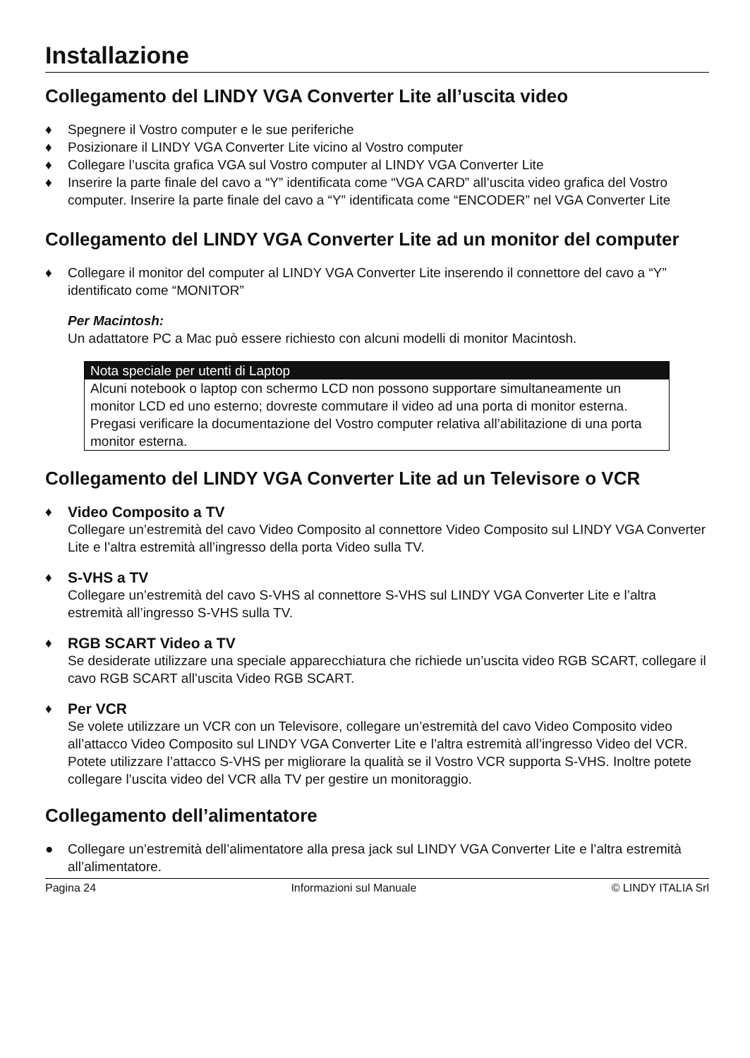Installazione
Collegamento del LINDY VGA Converter Lite all’uscita video
♦ Spegnere il Vostro computer e le sue periferiche
♦ Posizionare il LINDY VGA Converter Lite vicino al Vostro computer
♦ Collegare l’uscita grafica VGA sul Vostro computer al LINDY VGA Converter Lite
♦ Inserire la parte finale del cavo a “Y” identificata come “VGA CARD” all’uscita video grafica del Vostro computer. Inserire la parte finale del cavo a “Y” identificata come “ENCODER” nel VGA Converter Lite
Collegamento del LINDY VGA Converter Lite ad un monitor del computer
♦ Collegare il monitor del computer al LINDY VGA Converter Lite inserendo il connettore del cavo a “Y” identificato come “MONITOR”
Per Macintosh:
Un adattatore PC a Mac può essere richiesto con alcuni modelli di monitor Macintosh.
Nota speciale per utenti di Laptop
Alcuni notebook o laptop con schermo LCD non possono supportare simultaneamente un monitor LCD ed uno esterno; dovreste commutare il video ad una porta di monitor esterna. Pregasi verificare la documentazione del Vostro computer relativa all’abilitazione di una porta monitor esterna.
Collegamento del LINDY VGA Converter Lite ad un Televisore o VCR
♦ Video Composito a TV
Collegare un’estremità del cavo Video Composito al connettore Video Composito sul LINDY VGA Converter Lite e l’altra estremità all’ingresso della porta Video sulla TV.
♦ S-VHS a TV
Collegare un’estremità del cavo S-VHS al connettore S-VHS sul LINDY VGA Converter Lite e l’altra estremità all’ingresso S-VHS sulla TV.
♦ RGB SCART Video a TV
Se desiderate utilizzare una speciale apparecchiatura che richiede un’uscita video RGB SCART, collegare il cavo RGB SCART all’uscita Video RGB SCART.
♦ Per VCR
Se volete utilizzare un VCR con un Televisore, collegare un’estremità del cavo Video Composito video all’attacco Video Composito sul LINDY VGA Converter Lite e l’altra estremità all’ingresso Video del VCR. Potete utilizzare l’attacco S-VHS per migliorare la qualità se il Vostro VCR supporta S-VHS. Inoltre potete collegare l’uscita video del VCR alla TV per gestire un monitoraggio.
Collegamento dell’alimentatore
● Collegare un’estremità dell’alimentatore alla presa jack sul LINDY VGA Converter Lite e l’altra estremità all’alimentatore.
Pagina 24 Informazioni sul Manuale © LINDY ITALIA Srl